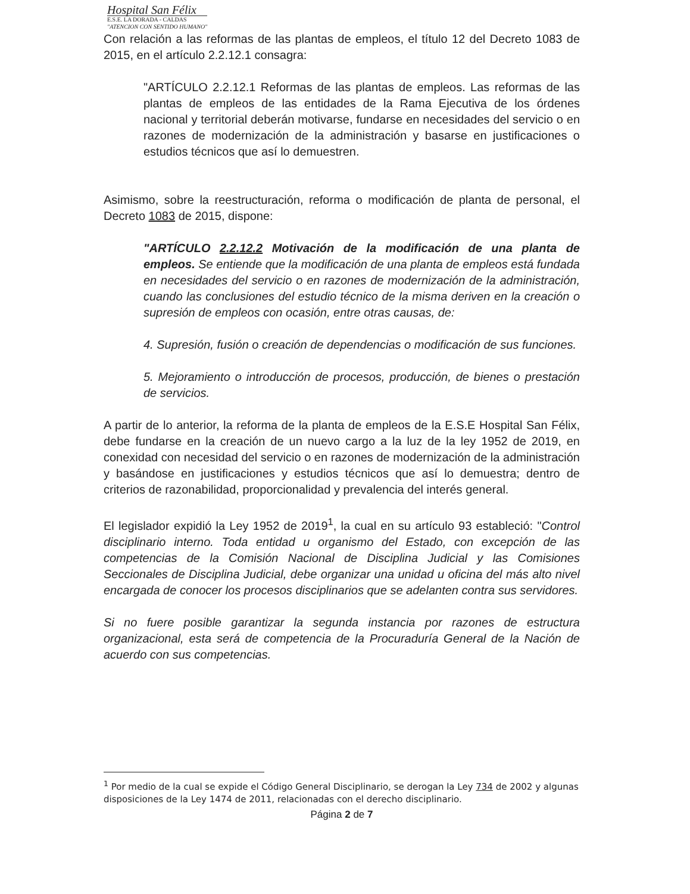Hospital San Félix
E.S.E. LA DORADA - CALDAS
"ATENCION CON SENTIDO HUMANO"
Con relación a las reformas de las plantas de empleos, el título 12 del Decreto 1083 de 2015, en el artículo 2.2.12.1 consagra:
"ARTÍCULO 2.2.12.1 Reformas de las plantas de empleos. Las reformas de las plantas de empleos de las entidades de la Rama Ejecutiva de los órdenes nacional y territorial deberán motivarse, fundarse en necesidades del servicio o en razones de modernización de la administración y basarse en justificaciones o estudios técnicos que así lo demuestren.
Asimismo, sobre la reestructuración, reforma o modificación de planta de personal, el Decreto 1083 de 2015, dispone:
"ARTÍCULO 2.2.12.2 Motivación de la modificación de una planta de empleos. Se entiende que la modificación de una planta de empleos está fundada en necesidades del servicio o en razones de modernización de la administración, cuando las conclusiones del estudio técnico de la misma deriven en la creación o supresión de empleos con ocasión, entre otras causas, de:
4. Supresión, fusión o creación de dependencias o modificación de sus funciones.
5. Mejoramiento o introducción de procesos, producción, de bienes o prestación de servicios.
A partir de lo anterior, la reforma de la planta de empleos de la E.S.E Hospital San Félix, debe fundarse en la creación de un nuevo cargo a la luz de la ley 1952 de 2019, en conexidad con necesidad del servicio o en razones de modernización de la administración y basándose en justificaciones y estudios técnicos que así lo demuestra; dentro de criterios de razonabilidad, proporcionalidad y prevalencia del interés general.
El legislador expidió la Ley 1952 de 2019<sup>1</sup>, la cual en su artículo 93 estableció: "Control disciplinario interno. Toda entidad u organismo del Estado, con excepción de las competencias de la Comisión Nacional de Disciplina Judicial y las Comisiones Seccionales de Disciplina Judicial, debe organizar una unidad u oficina del más alto nivel encargada de conocer los procesos disciplinarios que se adelanten contra sus servidores.
Si no fuere posible garantizar la segunda instancia por razones de estructura organizacional, esta será de competencia de la Procuraduría General de la Nación de acuerdo con sus competencias.
<sup>1</sup> Por medio de la cual se expide el Código General Disciplinario, se derogan la Ley 734 de 2002 y algunas disposiciones de la Ley 1474 de 2011, relacionadas con el derecho disciplinario.
Página 2 de 7